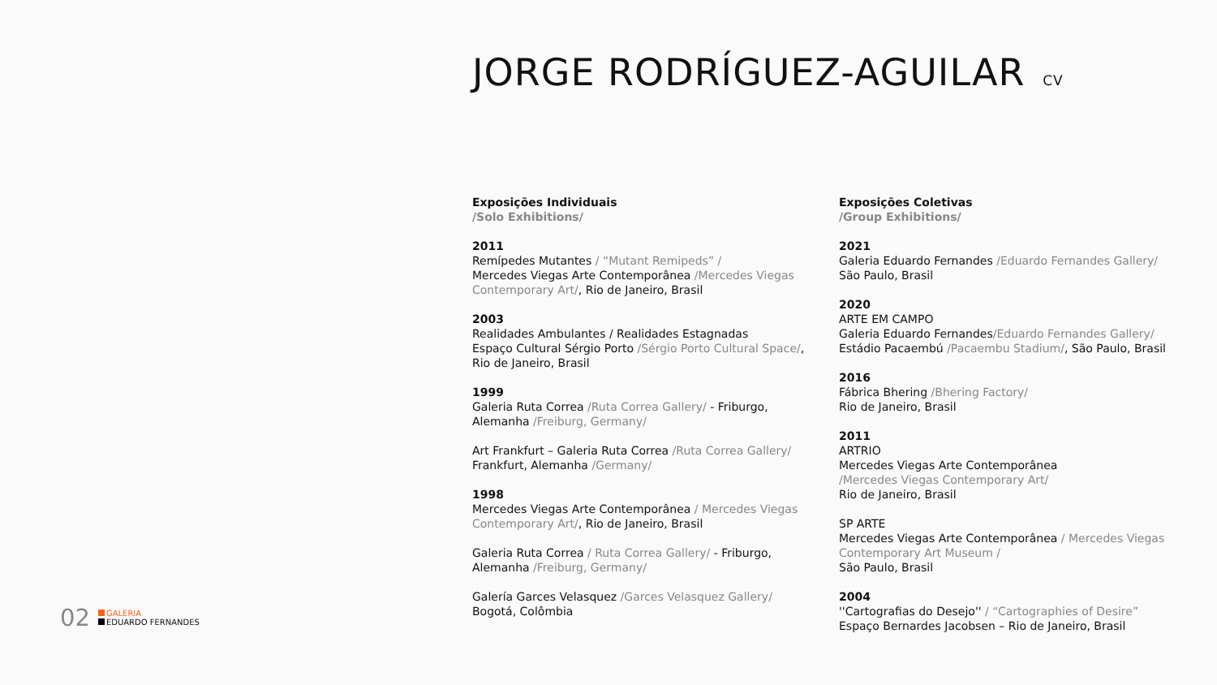JORGE RODRÍGUEZ-AGUILAR CV
Exposições Individuais
/Solo Exhibitions/
2011
Remípedes Mutantes / “Mutant Remipeds” /
Mercedes Viegas Arte Contemporânea /Mercedes Viegas Contemporary Art/, Rio de Janeiro, Brasil
2003
Realidades Ambulantes / Realidades Estagnadas
Espaço Cultural Sérgio Porto /Sérgio Porto Cultural Space/, Rio de Janeiro, Brasil
1999
Galeria Ruta Correa /Ruta Correa Gallery/ - Friburgo, Alemanha /Freiburg, Germany/
Art Frankfurt – Galeria Ruta Correa /Ruta Correa Gallery/
Frankfurt, Alemanha /Germany/
1998
Mercedes Viegas Arte Contemporânea / Mercedes Viegas Contemporary Art/, Rio de Janeiro, Brasil
Galeria Ruta Correa / Ruta Correa Gallery/ - Friburgo, Alemanha /Freiburg, Germany/
Galería Garces Velasquez /Garces Velasquez Gallery/
Bogotá, Colômbia
Exposições Coletivas
/Group Exhibitions/
2021
Galeria Eduardo Fernandes /Eduardo Fernandes Gallery/
São Paulo, Brasil
2020
ARTE EM CAMPO
Galeria Eduardo Fernandes/Eduardo Fernandes Gallery/
Estádio Pacaembú /Pacaembu Stadium/, São Paulo, Brasil
2016
Fábrica Bhering /Bhering Factory/
Rio de Janeiro, Brasil
2011
ARTRIO
Mercedes Viegas Arte Contemporânea
/Mercedes Viegas Contemporary Art/
Rio de Janeiro, Brasil
SP ARTE
Mercedes Viegas Arte Contemporânea / Mercedes Viegas Contemporary Art Museum /
São Paulo, Brasil
2004
''Cartografias do Desejo'' / “Cartographies of Desire”
Espaço Bernardes Jacobsen – Rio de Janeiro, Brasil
02
GALERIA
EDUARDO FERNANDES